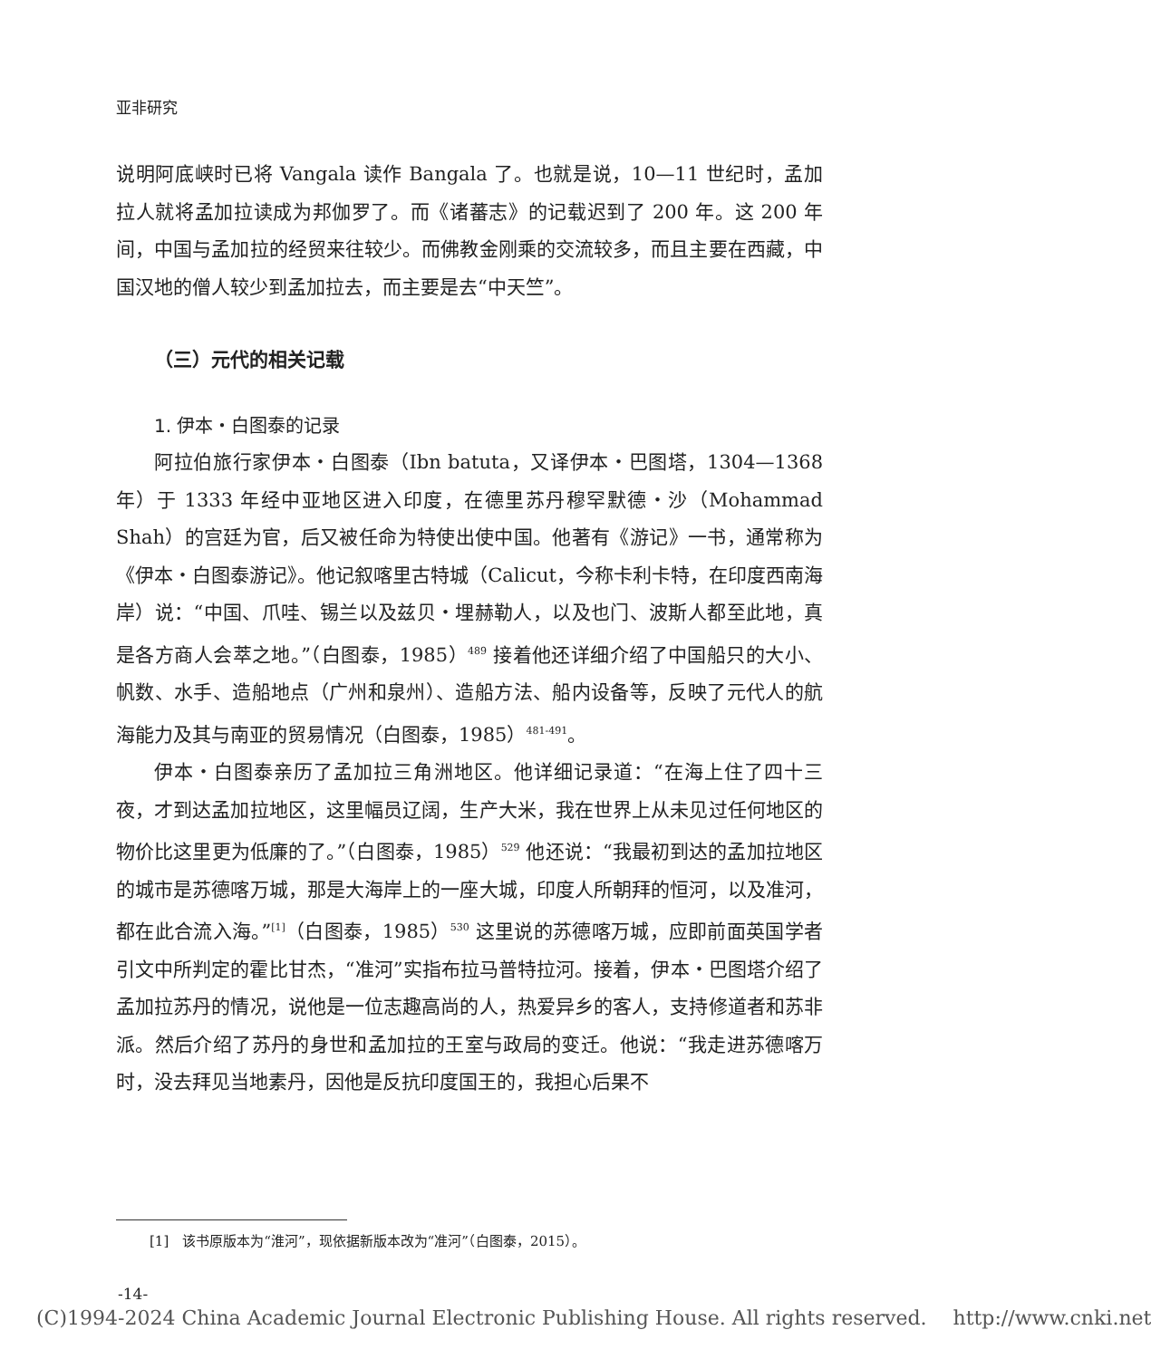亚非研究
说明阿底峡时已将 Vangala 读作 Bangala 了。也就是说，10—11 世纪时，孟加拉人就将孟加拉读成为邦伽罗了。而《诸蕃志》的记载迟到了 200 年。这 200 年间，中国与孟加拉的经贸来往较少。而佛教金刚乘的交流较多，而且主要在西藏，中国汉地的僧人较少到孟加拉去，而主要是去“中天竺”。
（三）元代的相关记载
1. 伊本・白图泰的记录
阿拉伯旅行家伊本・白图泰（Ibn batuta，又译伊本・巴图塔，1304—1368 年）于 1333 年经中亚地区进入印度，在德里苏丹穆罕默德・沙（Mohammad Shah）的宫廷为官，后又被任命为特使出使中国。他著有《游记》一书，通常称为《伊本・白图泰游记》。他记叙喀里古特城（Calicut，今称卡利卡特，在印度西南海岸）说：“中国、爪哇、锡兰以及兹贝・埋赫勒人，以及也门、波斯人都至此地，真是各方商人会萃之地。”（白图泰，1985）<sup>489</sup> 接着他还详细介绍了中国船只的大小、帆数、水手、造船地点（广州和泉州）、造船方法、船内设备等，反映了元代人的航海能力及其与南亚的贸易情况（白图泰，1985）<sup>481-491</sup>。
伊本・白图泰亲历了孟加拉三角洲地区。他详细记录道：“在海上住了四十三夜，才到达孟加拉地区，这里幅员辽阔，生产大米，我在世界上从未见过任何地区的物价比这里更为低廉的了。”（白图泰，1985）<sup>529</sup> 他还说：“我最初到达的孟加拉地区的城市是苏德喀万城，那是大海岸上的一座大城，印度人所朝拜的恒河，以及准河，都在此合流入海。”<sup>[1]</sup>（白图泰，1985）<sup>530</sup> 这里说的苏德喀万城，应即前面英国学者引文中所判定的霍比甘杰，“准河”实指布拉马普特拉河。接着，伊本・巴图塔介绍了孟加拉苏丹的情况，说他是一位志趣高尚的人，热爱异乡的客人，支持修道者和苏非派。然后介绍了苏丹的身世和孟加拉的王室与政局的变迁。他说：“我走进苏德喀万时，没去拜见当地素丹，因他是反抗印度国王的，我担心后果不
[1]　该书原版本为“淮河”，现依据新版本改为“准河”（白图泰，2015）。
-14-
(C)1994-2024 China Academic Journal Electronic Publishing House. All rights reserved.　 http://www.cnki.net